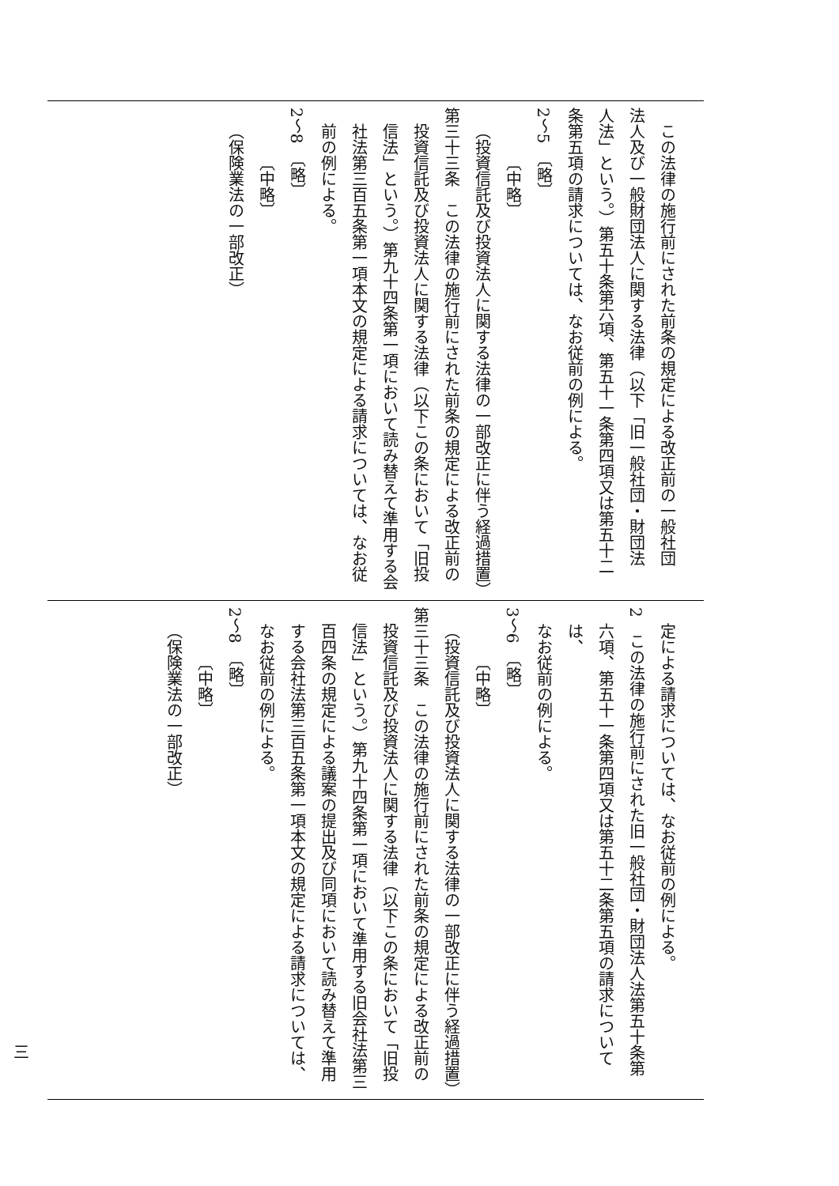この法律の施行前にされた前条の規定による改正前の一般社団
法人及び一般財団法人に関する法律（以下「旧一般社団・財団法
人法」という。）第五十条第六項、第五十一条第四項又は第五十二
条第五項の請求については、なお従前の例による。
2～5　〔略〕
〔中略〕
（投資信託及び投資法人に関する法律の一部改正に伴う経過措置）
第三十三条　この法律の施行前にされた前条の規定による改正前の
投資信託及び投資法人に関する法律（以下この条において「旧投
信法」という。）第九十四条第一項において読み替えて準用する会
社法第三百五条第一項本文の規定による請求については、なお従
前の例による。
2～8　〔略〕
〔中略〕
（保険業法の一部改正）
定による請求については、なお従前の例による。
2　この法律の施行前にされた旧一般社団・財団法人法第五十条第
六項、第五十一条第四項又は第五十二条第五項の請求については、
なお従前の例による。
3～6　〔略〕
〔中略〕
（投資信託及び投資法人に関する法律の一部改正に伴う経過措置）
第三十三条　この法律の施行前にされた前条の規定による改正前の
投資信託及び投資法人に関する法律（以下この条において「旧投
信法」という。）第九十四条第一項において準用する旧会社法第三
百四条の規定による議案の提出及び同項において読み替えて準用
する会社法第三百五条第一項本文の規定による請求については、
なお従前の例による。
2～8　〔略〕
〔中略〕
（保険業法の一部改正）
三